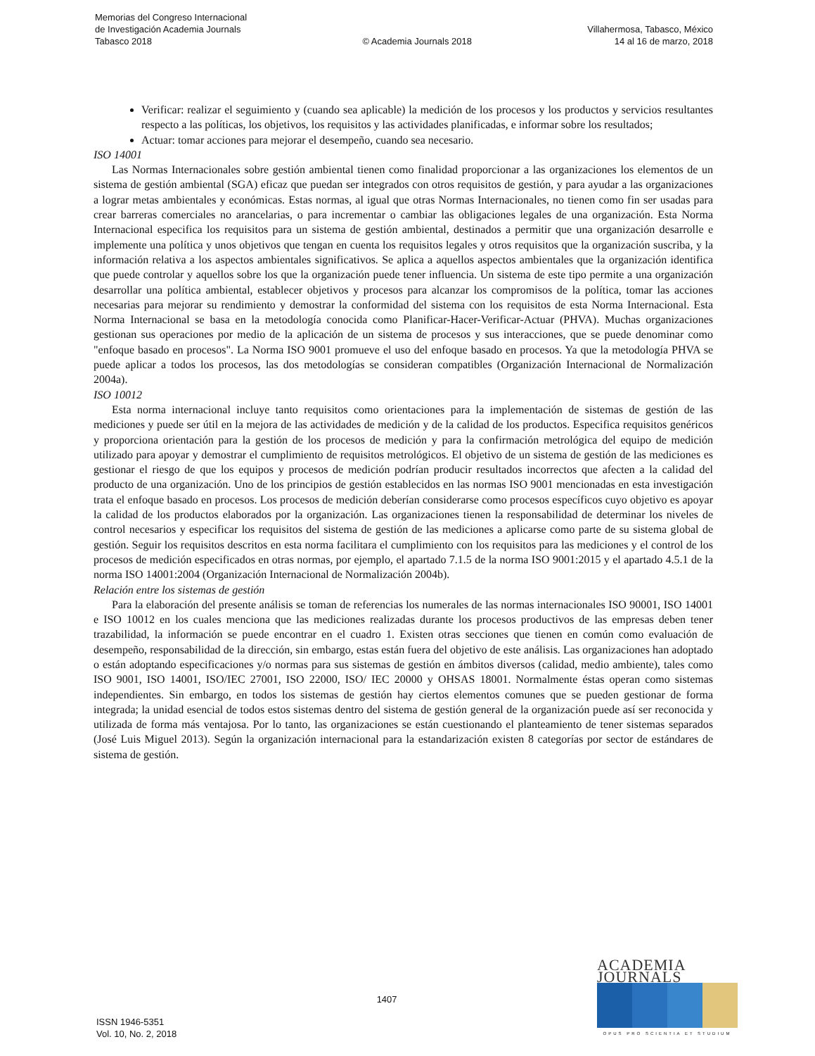Memorias del Congreso Internacional
de Investigación Academia Journals
Tabasco 2018
© Academia Journals 2018 Villahermosa, Tabasco, México
14 al 16 de marzo, 2018
Verificar: realizar el seguimiento y (cuando sea aplicable) la medición de los procesos y los productos y servicios resultantes respecto a las políticas, los objetivos, los requisitos y las actividades planificadas, e informar sobre los resultados;
Actuar: tomar acciones para mejorar el desempeño, cuando sea necesario.
ISO 14001
Las Normas Internacionales sobre gestión ambiental tienen como finalidad proporcionar a las organizaciones los elementos de un sistema de gestión ambiental (SGA) eficaz que puedan ser integrados con otros requisitos de gestión, y para ayudar a las organizaciones a lograr metas ambientales y económicas. Estas normas, al igual que otras Normas Internacionales, no tienen como fin ser usadas para crear barreras comerciales no arancelarias, o para incrementar o cambiar las obligaciones legales de una organización. Esta Norma Internacional especifica los requisitos para un sistema de gestión ambiental, destinados a permitir que una organización desarrolle e implemente una política y unos objetivos que tengan en cuenta los requisitos legales y otros requisitos que la organización suscriba, y la información relativa a los aspectos ambientales significativos. Se aplica a aquellos aspectos ambientales que la organización identifica que puede controlar y aquellos sobre los que la organización puede tener influencia. Un sistema de este tipo permite a una organización desarrollar una política ambiental, establecer objetivos y procesos para alcanzar los compromisos de la política, tomar las acciones necesarias para mejorar su rendimiento y demostrar la conformidad del sistema con los requisitos de esta Norma Internacional. Esta Norma Internacional se basa en la metodología conocida como Planificar-Hacer-Verificar-Actuar (PHVA). Muchas organizaciones gestionan sus operaciones por medio de la aplicación de un sistema de procesos y sus interacciones, que se puede denominar como "enfoque basado en procesos". La Norma ISO 9001 promueve el uso del enfoque basado en procesos. Ya que la metodología PHVA se puede aplicar a todos los procesos, las dos metodologías se consideran compatibles (Organización Internacional de Normalización 2004a).
ISO 10012
Esta norma internacional incluye tanto requisitos como orientaciones para la implementación de sistemas de gestión de las mediciones y puede ser útil en la mejora de las actividades de medición y de la calidad de los productos. Especifica requisitos genéricos y proporciona orientación para la gestión de los procesos de medición y para la confirmación metrológica del equipo de medición utilizado para apoyar y demostrar el cumplimiento de requisitos metrológicos. El objetivo de un sistema de gestión de las mediciones es gestionar el riesgo de que los equipos y procesos de medición podrían producir resultados incorrectos que afecten a la calidad del producto de una organización. Uno de los principios de gestión establecidos en las normas ISO 9001 mencionadas en esta investigación trata el enfoque basado en procesos. Los procesos de medición deberían considerarse como procesos específicos cuyo objetivo es apoyar la calidad de los productos elaborados por la organización. Las organizaciones tienen la responsabilidad de determinar los niveles de control necesarios y especificar los requisitos del sistema de gestión de las mediciones a aplicarse como parte de su sistema global de gestión. Seguir los requisitos descritos en esta norma facilitara el cumplimiento con los requisitos para las mediciones y el control de los procesos de medición especificados en otras normas, por ejemplo, el apartado 7.1.5 de la norma ISO 9001:2015 y el apartado 4.5.1 de la norma ISO 14001:2004 (Organización Internacional de Normalización 2004b).
Relación entre los sistemas de gestión
Para la elaboración del presente análisis se toman de referencias los numerales de las normas internacionales ISO 90001, ISO 14001 e ISO 10012 en los cuales menciona que las mediciones realizadas durante los procesos productivos de las empresas deben tener trazabilidad, la información se puede encontrar en el cuadro 1. Existen otras secciones que tienen en común como evaluación de desempeño, responsabilidad de la dirección, sin embargo, estas están fuera del objetivo de este análisis. Las organizaciones han adoptado o están adoptando especificaciones y/o normas para sus sistemas de gestión en ámbitos diversos (calidad, medio ambiente), tales como ISO 9001, ISO 14001, ISO/IEC 27001, ISO 22000, ISO/ IEC 20000 y OHSAS 18001. Normalmente éstas operan como sistemas independientes. Sin embargo, en todos los sistemas de gestión hay ciertos elementos comunes que se pueden gestionar de forma integrada; la unidad esencial de todos estos sistemas dentro del sistema de gestión general de la organización puede así ser reconocida y utilizada de forma más ventajosa. Por lo tanto, las organizaciones se están cuestionando el planteamiento de tener sistemas separados (José Luis Miguel 2013). Según la organización internacional para la estandarización existen 8 categorías por sector de estándares de sistema de gestión.
ISSN 1946-5351
Vol. 10, No. 2, 2018
1407
ACADEMIA JOURNALS
OPUS PRO SCIENTIA ET STUDIUM